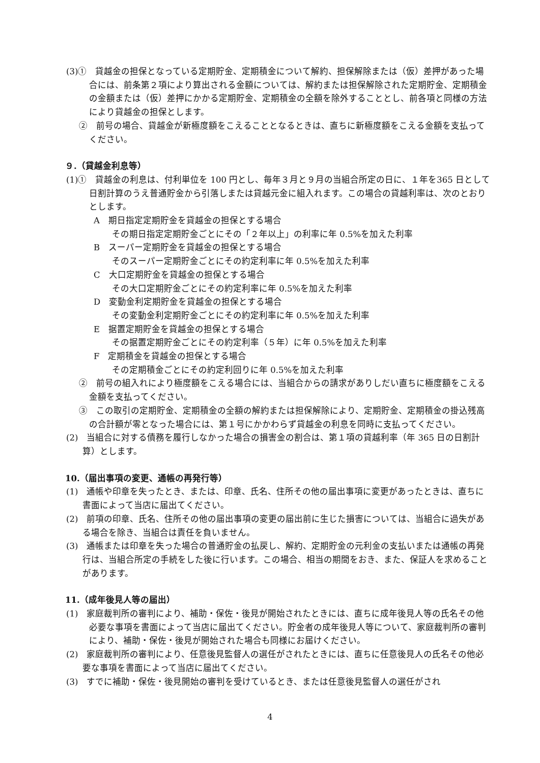(3)①　貸越金の担保となっている定期貯金、定期積金について解約、担保解除または（仮）差押があった場合には、前条第２項により算出される金額については、解約または担保解除された定期貯金、定期積金の金額または（仮）差押にかかる定期貯金、定期積金の全額を除外することとし、前各項と同様の方法により貸越金の担保とします。
②　前号の場合、貸越金が新極度額をこえることとなるときは、直ちに新極度額をこえる金額を支払ってください。
９.（貸越金利息等）
(1)①　貸越金の利息は、付利単位を 100 円とし、毎年３月と９月の当組合所定の日に、１年を365 日として日割計算のうえ普通貯金から引落しまたは貸越元金に組入れます。この場合の貸越利率は、次のとおりとします。
A　期日指定定期貯金を貸越金の担保とする場合
その期日指定定期貯金ごとにその「２年以上」の利率に年 0.5%を加えた利率
B　スーパー定期貯金を貸越金の担保とする場合
そのスーパー定期貯金ごとにその約定利率に年 0.5%を加えた利率
C　大口定期貯金を貸越金の担保とする場合
その大口定期貯金ごとにその約定利率に年 0.5%を加えた利率
D　変動金利定期貯金を貸越金の担保とする場合
その変動金利定期貯金ごとにその約定利率に年 0.5%を加えた利率
E　据置定期貯金を貸越金の担保とする場合
その据置定期貯金ごとにその約定利率（５年）に年 0.5%を加えた利率
F　定期積金を貸越金の担保とする場合
その定期積金ごとにその約定利回りに年 0.5%を加えた利率
②　前号の組入れにより極度額をこえる場合には、当組合からの請求がありしだい直ちに極度額をこえる金額を支払ってください。
③　この取引の定期貯金、定期積金の全額の解約または担保解除により、定期貯金、定期積金の掛込残高の合計額が零となった場合には、第１号にかかわらず貸越金の利息を同時に支払ってください。
(2)　当組合に対する債務を履行しなかった場合の損害金の割合は、第１項の貸越利率（年 365 日の日割計算）とします。
10.（届出事項の変更、通帳の再発行等）
(1)　通帳や印章を失ったとき、または、印章、氏名、住所その他の届出事項に変更があったときは、直ちに書面によって当店に届出てください。
(2)　前項の印章、氏名、住所その他の届出事項の変更の届出前に生じた損害については、当組合に過失がある場合を除き、当組合は責任を負いません。
(3)　通帳または印章を失った場合の普通貯金の払戻し、解約、定期貯金の元利金の支払いまたは通帳の再発行は、当組合所定の手続をした後に行います。この場合、相当の期間をおき、また、保証人を求めることがあります。
11.（成年後見人等の届出）
(1)　家庭裁判所の審判により、補助・保佐・後見が開始されたときには、直ちに成年後見人等の氏名その他必要な事項を書面によって当店に届出てください。貯金者の成年後見人等について、家庭裁判所の審判により、補助・保佐・後見が開始された場合も同様にお届けください。
(2)　家庭裁判所の審判により、任意後見監督人の選任がされたときには、直ちに任意後見人の氏名その他必要な事項を書面によって当店に届出てください。
(3)　すでに補助・保佐・後見開始の審判を受けているとき、または任意後見監督人の選任がされ
4